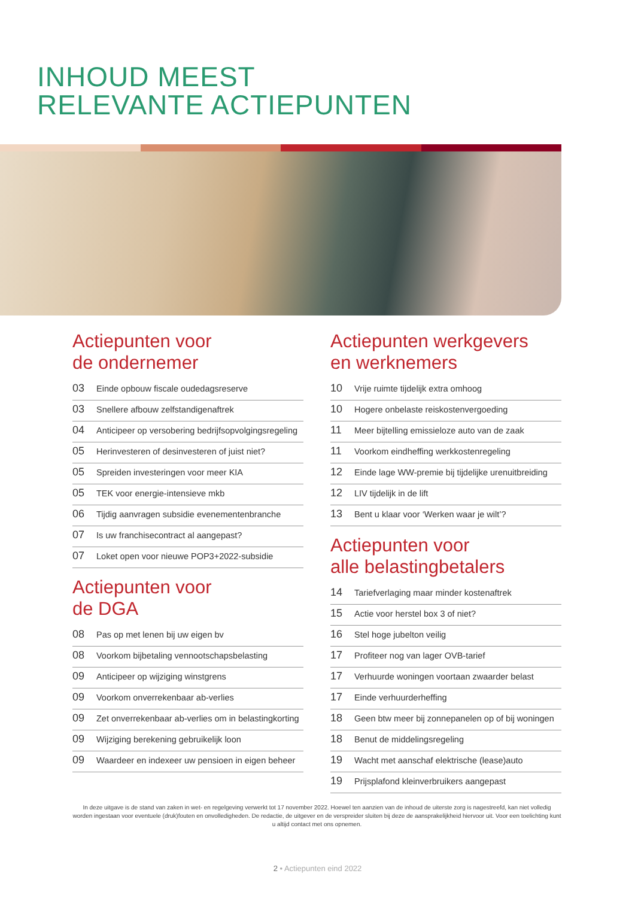INHOUD MEEST
RELEVANTE ACTIEPUNTEN
Actiepunten voor
de ondernemer
03 Einde opbouw fiscale oudedagsreserve
03 Snellere afbouw zelfstandigenaftrek
04 Anticipeer op versobering bedrijfsopvolgingsregeling
05 Herinvesteren of desinvesteren of juist niet?
05 Spreiden investeringen voor meer KIA
05 TEK voor energie-intensieve mkb
06 Tijdig aanvragen subsidie evenementenbranche
07 Is uw franchisecontract al aangepast?
07 Loket open voor nieuwe POP3+2022-subsidie
Actiepunten voor
de DGA
08 Pas op met lenen bij uw eigen bv
08 Voorkom bijbetaling vennootschapsbelasting
09 Anticipeer op wijziging winstgrens
09 Voorkom onverrekenbaar ab-verlies
09 Zet onverrekenbaar ab-verlies om in belastingkorting
09 Wijziging berekening gebruikelijk loon
09 Waardeer en indexeer uw pensioen in eigen beheer
Actiepunten werkgevers
en werknemers
10 Vrije ruimte tijdelijk extra omhoog
10 Hogere onbelaste reiskostenvergoeding
11 Meer bijtelling emissieloze auto van de zaak
11 Voorkom eindheffing werkkostenregeling
12 Einde lage WW-premie bij tijdelijke urenuitbreiding
12 LIV tijdelijk in de lift
13 Bent u klaar voor ‘Werken waar je wilt’?
Actiepunten voor
alle belastingbetalers
14 Tariefverlaging maar minder kostenaftrek
15 Actie voor herstel box 3 of niet?
16 Stel hoge jubelton veilig
17 Profiteer nog van lager OVB-tarief
17 Verhuurde woningen voortaan zwaarder belast
17 Einde verhuurderheffing
18 Geen btw meer bij zonnepanelen op of bij woningen
18 Benut de middelingsregeling
19 Wacht met aanschaf elektrische (lease)auto
19 Prijsplafond kleinverbruikers aangepast
In deze uitgave is de stand van zaken in wet- en regelgeving verwerkt tot 17 november 2022. Hoewel ten aanzien van de inhoud de uiterste zorg is nagestreefd, kan niet volledig worden ingestaan voor eventuele (druk)fouten en onvolledigheden. De redactie, de uitgever en de verspreider sluiten bij deze de aansprakelijkheid hiervoor uit. Voor een toelichting kunt u altijd contact met ons opnemen.
2 • Actiepunten eind 2022